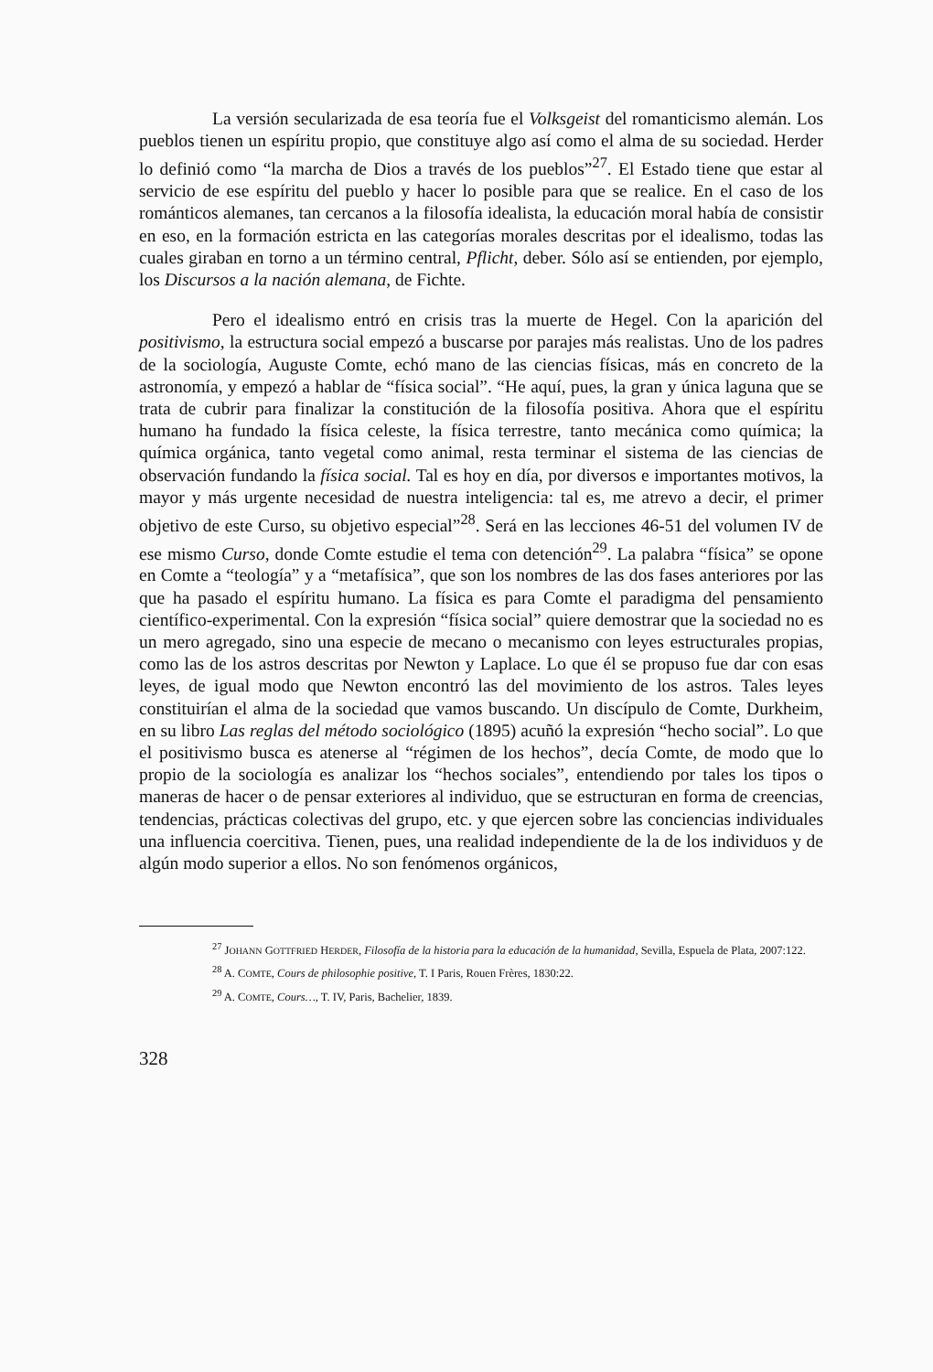La versión secularizada de esa teoría fue el Volksgeist del romanticismo alemán. Los pueblos tienen un espíritu propio, que constituye algo así como el alma de su sociedad. Herder lo definió como “la marcha de Dios a través de los pueblos”<sup>27</sup>. El Estado tiene que estar al servicio de ese espíritu del pueblo y hacer lo posible para que se realice. En el caso de los románticos alemanes, tan cercanos a la filosofía idealista, la educación moral había de consistir en eso, en la formación estricta en las categorías morales descritas por el idealismo, todas las cuales giraban en torno a un término central, Pflicht, deber. Sólo así se entienden, por ejemplo, los Discursos a la nación alemana, de Fichte.
Pero el idealismo entró en crisis tras la muerte de Hegel. Con la aparición del positivismo, la estructura social empezó a buscarse por parajes más realistas. Uno de los padres de la sociología, Auguste Comte, echó mano de las ciencias físicas, más en concreto de la astronomía, y empezó a hablar de “física social”. “He aquí, pues, la gran y única laguna que se trata de cubrir para finalizar la constitución de la filosofía positiva. Ahora que el espíritu humano ha fundado la física celeste, la física terrestre, tanto mecánica como química; la química orgánica, tanto vegetal como animal, resta terminar el sistema de las ciencias de observación fundando la física social. Tal es hoy en día, por diversos e importantes motivos, la mayor y más urgente necesidad de nuestra inteligencia: tal es, me atrevo a decir, el primer objetivo de este Curso, su objetivo especial”<sup>28</sup>. Será en las lecciones 46-51 del volumen IV de ese mismo Curso, donde Comte estudie el tema con detención<sup>29</sup>. La palabra “física” se opone en Comte a “teología” y a “metafísica”, que son los nombres de las dos fases anteriores por las que ha pasado el espíritu humano. La física es para Comte el paradigma del pensamiento científico-experimental. Con la expresión “física social” quiere demostrar que la sociedad no es un mero agregado, sino una especie de mecano o mecanismo con leyes estructurales propias, como las de los astros descritas por Newton y Laplace. Lo que él se propuso fue dar con esas leyes, de igual modo que Newton encontró las del movimiento de los astros. Tales leyes constituirían el alma de la sociedad que vamos buscando. Un discípulo de Comte, Durkheim, en su libro Las reglas del método sociológico (1895) acuñó la expresión “hecho social”. Lo que el positivismo busca es atenerse al “régimen de los hechos”, decía Comte, de modo que lo propio de la sociología es analizar los “hechos sociales”, entendiendo por tales los tipos o maneras de hacer o de pensar exteriores al individuo, que se estructuran en forma de creencias, tendencias, prácticas colectivas del grupo, etc. y que ejercen sobre las conciencias individuales una influencia coercitiva. Tienen, pues, una realidad independiente de la de los individuos y de algún modo superior a ellos. No son fenómenos orgánicos,
<sup>27</sup> JOHANN GOTTFRIED HERDER, Filosofía de la historia para la educación de la humanidad, Sevilla, Espuela de Plata, 2007:122.
<sup>28</sup> A. COMTE, Cours de philosophie positive, T. I Paris, Rouen Frères, 1830:22.
<sup>29</sup> A. COMTE, Cours…, T. IV, Paris, Bachelier, 1839.
328